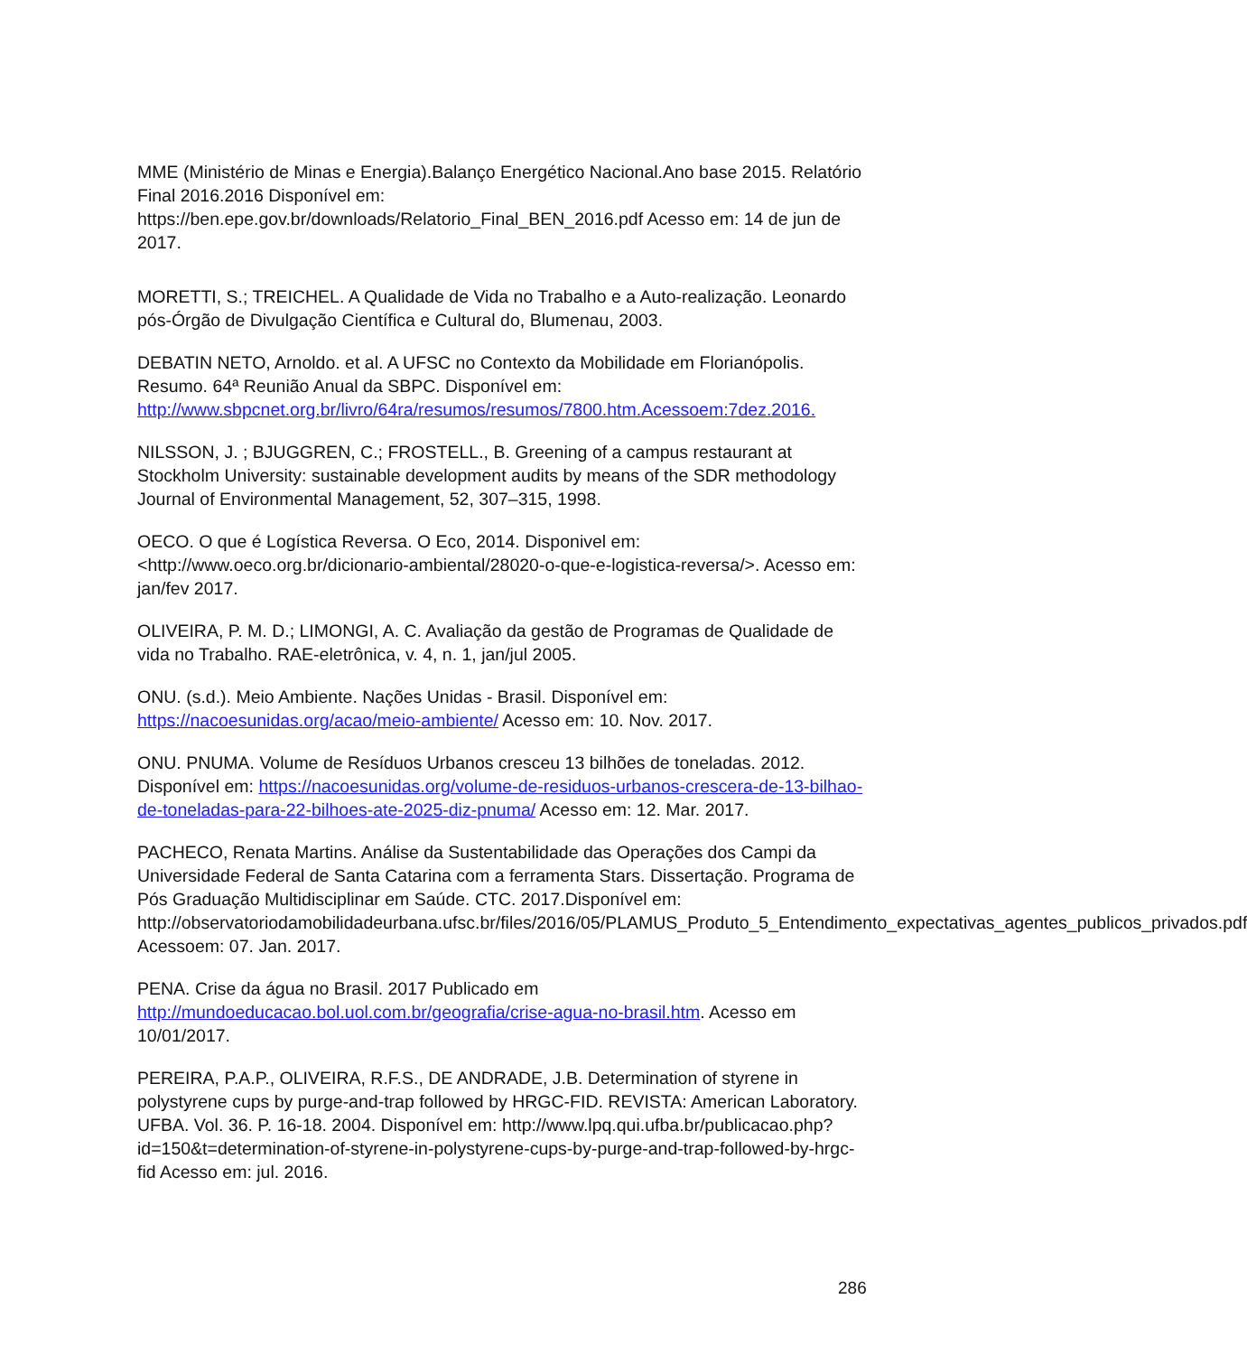MME (Ministério de Minas e Energia).Balanço Energético Nacional.Ano base 2015. Relatório Final 2016.2016 Disponível em: https://ben.epe.gov.br/downloads/Relatorio_Final_BEN_2016.pdf Acesso em: 14 de jun de 2017.
MORETTI, S.; TREICHEL. A Qualidade de Vida no Trabalho e a Auto-realização. Leonardo pós-Órgão de Divulgação Científica e Cultural do, Blumenau, 2003.
DEBATIN NETO, Arnoldo. et al. A UFSC no Contexto da Mobilidade em Florianópolis. Resumo. 64ª Reunião Anual da SBPC. Disponível em: http://www.sbpcnet.org.br/livro/64ra/resumos/resumos/7800.htm.Acessoem:7dez.2016.
NILSSON, J. ; BJUGGREN, C.; FROSTELL., B. Greening of a campus restaurant at Stockholm University: sustainable development audits by means of the SDR methodology Journal of Environmental Management, 52, 307–315, 1998.
OECO. O que é Logística Reversa. O Eco, 2014. Disponivel em: <http://www.oeco.org.br/dicionario-ambiental/28020-o-que-e-logistica-reversa/>. Acesso em: jan/fev 2017.
OLIVEIRA, P. M. D.; LIMONGI, A. C. Avaliação da gestão de Programas de Qualidade de vida no Trabalho. RAE-eletrônica, v. 4, n. 1, jan/jul 2005.
ONU. (s.d.). Meio Ambiente. Nações Unidas - Brasil. Disponível em: https://nacoesunidas.org/acao/meio-ambiente/ Acesso em: 10. Nov. 2017.
ONU. PNUMA. Volume de Resíduos Urbanos cresceu 13 bilhões de toneladas. 2012. Disponível em: https://nacoesunidas.org/volume-de-residuos-urbanos-crescera-de-13-bilhao-de-toneladas-para-22-bilhoes-ate-2025-diz-pnuma/ Acesso em: 12. Mar. 2017.
PACHECO, Renata Martins. Análise da Sustentabilidade das Operações dos Campi da Universidade Federal de Santa Catarina com a ferramenta Stars. Dissertação. Programa de Pós Graduação Multidisciplinar em Saúde. CTC. 2017.Disponível em: http://observatoriodamobilidadeurbana.ufsc.br/files/2016/05/PLAMUS_Produto_5_Entendimento_expectativas_agentes_publicos_privados.pdf Acessoem: 07. Jan. 2017.
PENA. Crise da água no Brasil. 2017 Publicado em http://mundoeducacao.bol.uol.com.br/geografia/crise-agua-no-brasil.htm. Acesso em 10/01/2017.
PEREIRA, P.A.P., OLIVEIRA, R.F.S., DE ANDRADE, J.B. Determination of styrene in polystyrene cups by purge-and-trap followed by HRGC-FID. REVISTA: American Laboratory. UFBA. Vol. 36. P. 16-18. 2004. Disponível em: http://www.lpq.qui.ufba.br/publicacao.php?id=150&t=determination-of-styrene-in-polystyrene-cups-by-purge-and-trap-followed-by-hrgc-fid Acesso em: jul. 2016.
286